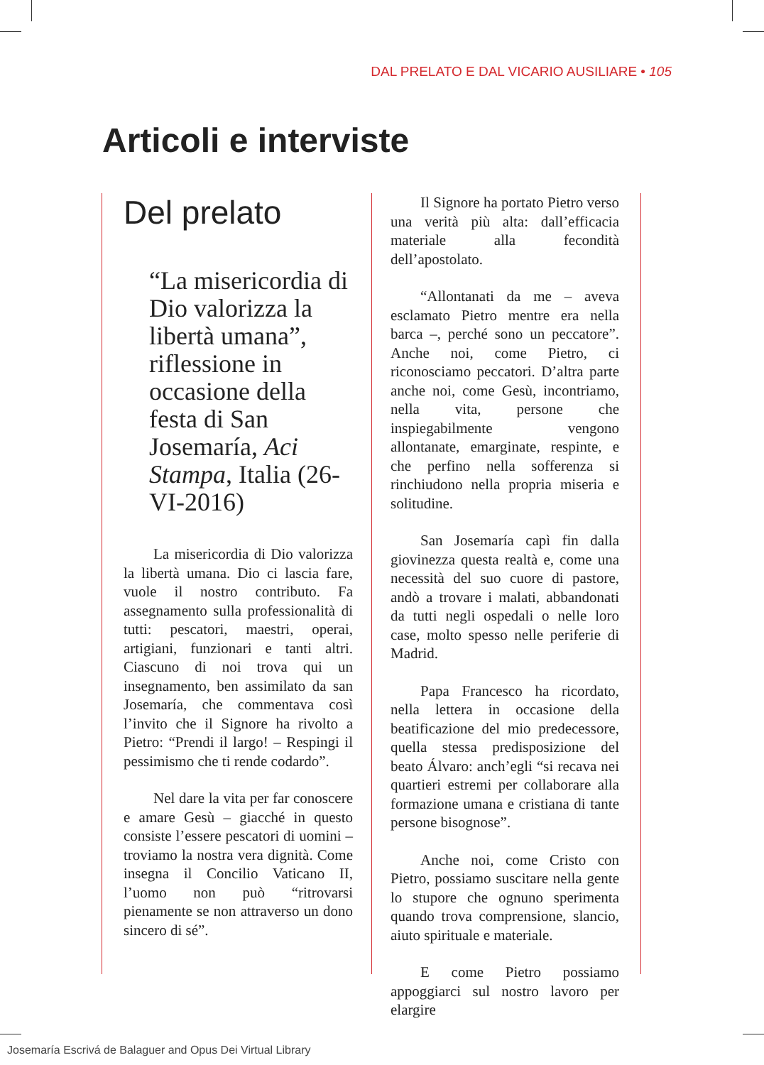DAL PRELATO E DAL VICARIO AUSILIARE • 105
Articoli e interviste
Del prelato
“La misericordia di Dio valorizza la libertà umana”, riflessione in occasione della festa di San Josemaría, Aci Stampa, Italia (26-VI-2016)
La misericordia di Dio valorizza la libertà umana. Dio ci lascia fare, vuole il nostro contributo. Fa assegnamento sulla professionalità di tutti: pescatori, maestri, operai, artigiani, funzionari e tanti altri. Ciascuno di noi trova qui un insegnamento, ben assimilato da san Josemaría, che commentava così l’invito che il Signore ha rivolto a Pietro: “Prendi il largo! – Respingi il pessimismo che ti rende codardo”.
Nel dare la vita per far conoscere e amare Gesù – giacché in questo consiste l’essere pescatori di uomini – troviamo la nostra vera dignità. Come insegna il Concilio Vaticano II, l’uomo non può “ritrovarsi pienamente se non attraverso un dono sincero di sé”.
Il Signore ha portato Pietro verso una verità più alta: dall’efficacia materiale alla fecondità dell’apostolato.
“Allontanati da me – aveva esclamato Pietro mentre era nella barca –, perché sono un peccatore”. Anche noi, come Pietro, ci riconosciamo peccatori. D’altra parte anche noi, come Gesù, incontriamo, nella vita, persone che inspiegabilmente vengono allontanate, emarginate, respinte, e che perfino nella sofferenza si rinchiudono nella propria miseria e solitudine.
San Josemaría capì fin dalla giovinezza questa realtà e, come una necessità del suo cuore di pastore, andò a trovare i malati, abbandonati da tutti negli ospedali o nelle loro case, molto spesso nelle periferie di Madrid.
Papa Francesco ha ricordato, nella lettera in occasione della beatificazione del mio predecessore, quella stessa predisposizione del beato Álvaro: anch’egli “si recava nei quartieri estremi per collaborare alla formazione umana e cristiana di tante persone bisognose”.
Anche noi, come Cristo con Pietro, possiamo suscitare nella gente lo stupore che ognuno sperimenta quando trova comprensione, slancio, aiuto spirituale e materiale.
E come Pietro possiamo appoggiarci sul nostro lavoro per elargire
Josemaría Escrivá de Balaguer and Opus Dei Virtual Library